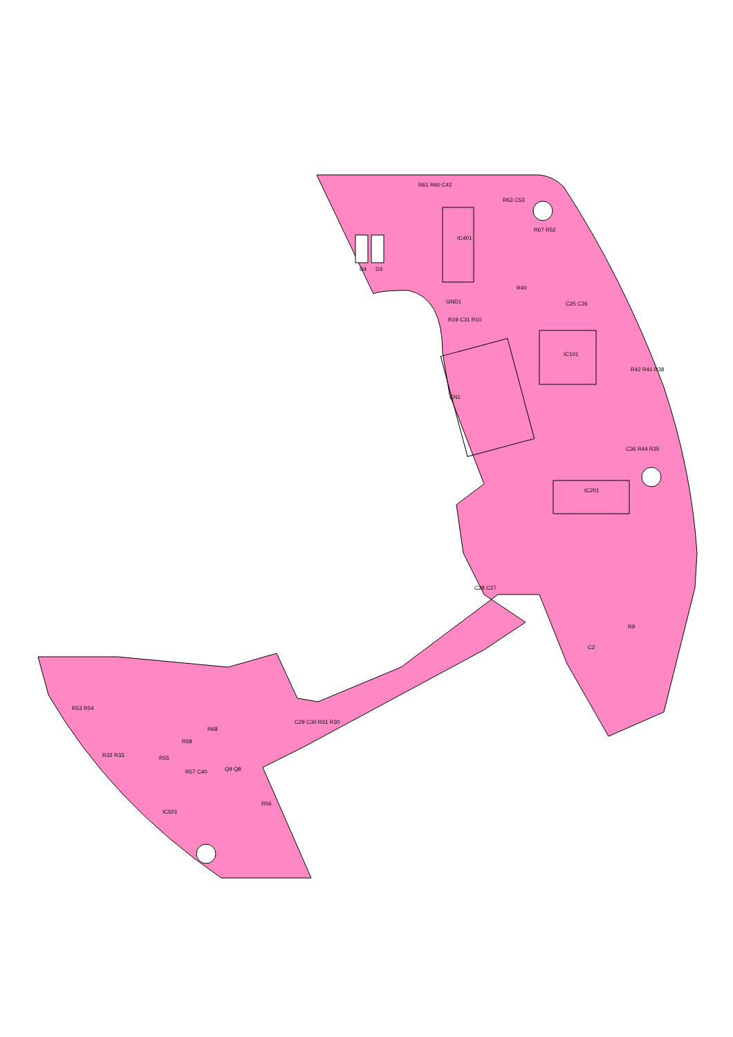IC401
IC101
IC201
IC501
D4 D3
GND1
CN1
R61 R60 C42
R63 C53
R67 R52
R40
C25 C26
R19 C31 R10
R42 R41 R38
C36 R44 R35
C28 C27
R9
C2
R53 R54
R68
C29 C30 R31 R30
R58
R32 R33 R55
R57 C40 Q9 Q8
R56